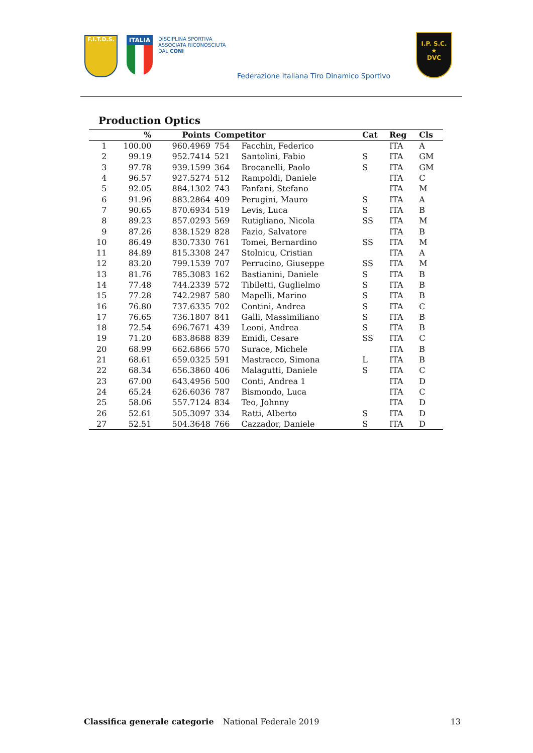F.I.T.D.S.
ITALIA
DISCIPLINA SPORTIVA
ASSOCIATA RICONOSCIUTA
DAL CONI
Federazione Italiana Tiro Dinamico Sportivo
I.P. S.C.
★
DVC
Production Optics
| | % | Points | Competitor | | Cat | Reg | Cls |
| --- | --- | --- | --- | --- | --- | --- | --- |
| 1 | 100.00 | 960.4969 | 754 | Facchin, Federico | | ITA | A |
| 2 | 99.19 | 952.7414 | 521 | Santolini, Fabio | S | ITA | GM |
| 3 | 97.78 | 939.1599 | 364 | Brocanelli, Paolo | S | ITA | GM |
| 4 | 96.57 | 927.5274 | 512 | Rampoldi, Daniele | | ITA | C |
| 5 | 92.05 | 884.1302 | 743 | Fanfani, Stefano | | ITA | M |
| 6 | 91.96 | 883.2864 | 409 | Perugini, Mauro | S | ITA | A |
| 7 | 90.65 | 870.6934 | 519 | Levis, Luca | S | ITA | B |
| 8 | 89.23 | 857.0293 | 569 | Rutigliano, Nicola | SS | ITA | M |
| 9 | 87.26 | 838.1529 | 828 | Fazio, Salvatore | | ITA | B |
| 10 | 86.49 | 830.7330 | 761 | Tomei, Bernardino | SS | ITA | M |
| 11 | 84.89 | 815.3308 | 247 | Stolnicu, Cristian | | ITA | A |
| 12 | 83.20 | 799.1539 | 707 | Perrucino, Giuseppe | SS | ITA | M |
| 13 | 81.76 | 785.3083 | 162 | Bastianini, Daniele | S | ITA | B |
| 14 | 77.48 | 744.2339 | 572 | Tibiletti, Guglielmo | S | ITA | B |
| 15 | 77.28 | 742.2987 | 580 | Mapelli, Marino | S | ITA | B |
| 16 | 76.80 | 737.6335 | 702 | Contini, Andrea | S | ITA | C |
| 17 | 76.65 | 736.1807 | 841 | Galli, Massimiliano | S | ITA | B |
| 18 | 72.54 | 696.7671 | 439 | Leoni, Andrea | S | ITA | B |
| 19 | 71.20 | 683.8688 | 839 | Emidi, Cesare | SS | ITA | C |
| 20 | 68.99 | 662.6866 | 570 | Surace, Michele | | ITA | B |
| 21 | 68.61 | 659.0325 | 591 | Mastracco, Simona | L | ITA | B |
| 22 | 68.34 | 656.3860 | 406 | Malagutti, Daniele | S | ITA | C |
| 23 | 67.00 | 643.4956 | 500 | Conti, Andrea 1 | | ITA | D |
| 24 | 65.24 | 626.6036 | 787 | Bismondo, Luca | | ITA | C |
| 25 | 58.06 | 557.7124 | 834 | Teo, Johnny | | ITA | D |
| 26 | 52.61 | 505.3097 | 334 | Ratti, Alberto | S | ITA | D |
| 27 | 52.51 | 504.3648 | 766 | Cazzador, Daniele | S | ITA | D |
Classifica generale categorie National Federale 2019 13